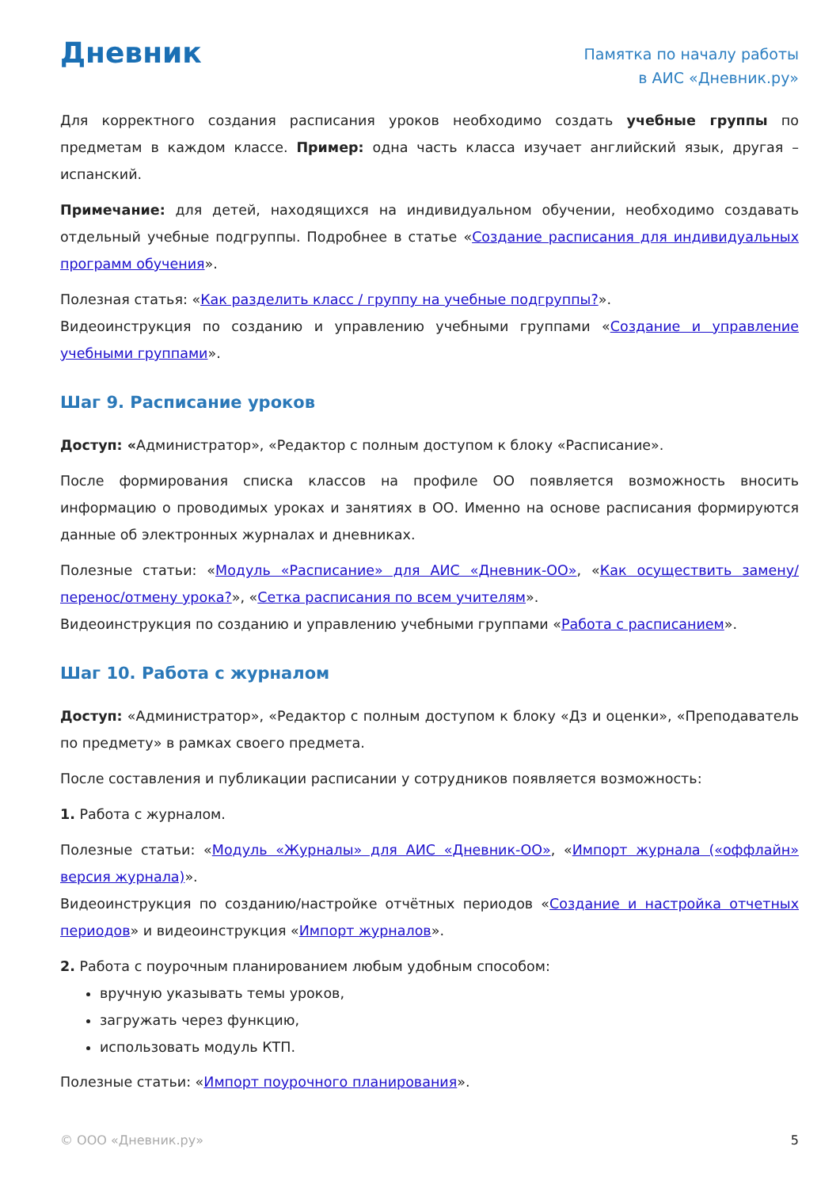Дневник
Памятка по началу работы
в АИС «Дневник.ру»
Для корректного создания расписания уроков необходимо создать учебные группы по предметам в каждом классе. Пример: одна часть класса изучает английский язык, другая – испанский.
Примечание: для детей, находящихся на индивидуальном обучении, необходимо создавать отдельный учебные подгруппы. Подробнее в статье «Создание расписания для индивидуальных программ обучения».
Полезная статья: «Как разделить класс / группу на учебные подгруппы?».
Видеоинструкция по созданию и управлению учебными группами «Создание и управление учебными группами».
Шаг 9. Расписание уроков
Доступ: «Администратор», «Редактор с полным доступом к блоку «Расписание».
После формирования списка классов на профиле ОО появляется возможность вносить информацию о проводимых уроках и занятиях в ОО. Именно на основе расписания формируются данные об электронных журналах и дневниках.
Полезные статьи: «Модуль «Расписание» для АИС «Дневник-ОО», «Как осуществить замену/перенос/отмену урока?», «Сетка расписания по всем учителям».
Видеоинструкция по созданию и управлению учебными группами «Работа с расписанием».
Шаг 10. Работа с журналом
Доступ: «Администратор», «Редактор с полным доступом к блоку «Дз и оценки», «Преподаватель по предмету» в рамках своего предмета.
После составления и публикации расписании у сотрудников появляется возможность:
1. Работа с журналом.
Полезные статьи: «Модуль «Журналы» для АИС «Дневник-ОО», «Импорт журнала («оффлайн» версия журнала)».
Видеоинструкция по созданию/настройке отчётных периодов «Создание и настройка отчетных периодов» и видеоинструкция «Импорт журналов».
2. Работа с поурочным планированием любым удобным способом:
вручную указывать темы уроков,
загружать через функцию,
использовать модуль КТП.
Полезные статьи: «Импорт поурочного планирования».
© ООО «Дневник.ру» 5